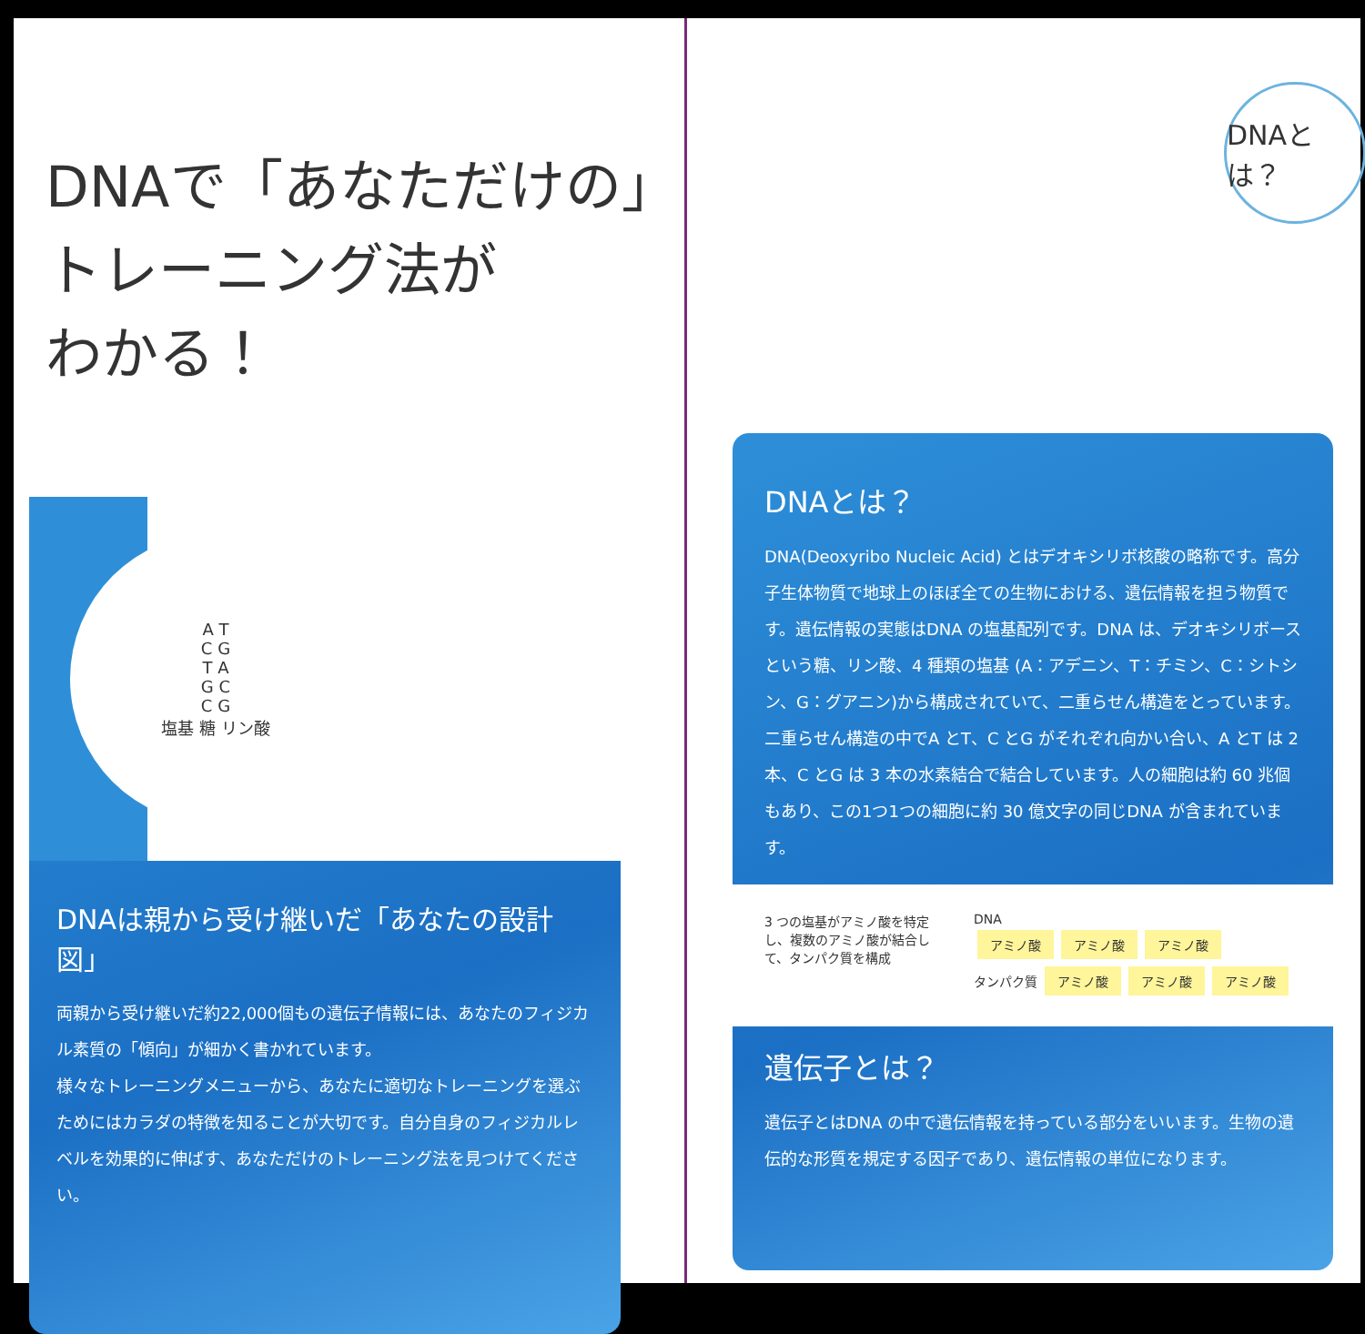DNAで「あなただけの」
トレーニング法が
わかる！
A T
C G
T A
G C
C G
塩基 糖 リン酸
DNAは親から受け継いだ「あなたの設計図」
両親から受け継いだ約22,000個もの遺伝子情報には、あなたのフィジカル素質の「傾向」が細かく書かれています。
様々なトレーニングメニューから、あなたに適切なトレーニングを選ぶためにはカラダの特徴を知ることが大切です。自分自身のフィジカルレベルを効果的に伸ばす、あなただけのトレーニング法を見つけてください。
DNAとは？
DNAとは？
DNA(Deoxyribo Nucleic Acid) とはデオキシリボ核酸の略称です。高分子生体物質で地球上のほぼ全ての生物における、遺伝情報を担う物質です。遺伝情報の実態はDNA の塩基配列です。DNA は、デオキシリボースという糖、リン酸、4 種類の塩基 (A：アデニン、T：チミン、C：シトシン、G：グアニン)から構成されていて、二重らせん構造をとっています。二重らせん構造の中でA とT、C とG がそれぞれ向かい合い、A とT は 2 本、C とG は 3 本の水素結合で結合しています。人の細胞は約 60 兆個もあり、この1つ1つの細胞に約 30 億文字の同じDNA が含まれています。
3 つの塩基がアミノ酸を特定し、複数のアミノ酸が結合して、タンパク質を構成
DNA
アミノ酸 アミノ酸 アミノ酸
タンパク質 アミノ酸 アミノ酸 アミノ酸
遺伝子とは？
遺伝子とはDNA の中で遺伝情報を持っている部分をいいます。生物の遺伝的な形質を規定する因子であり、遺伝情報の単位になります。